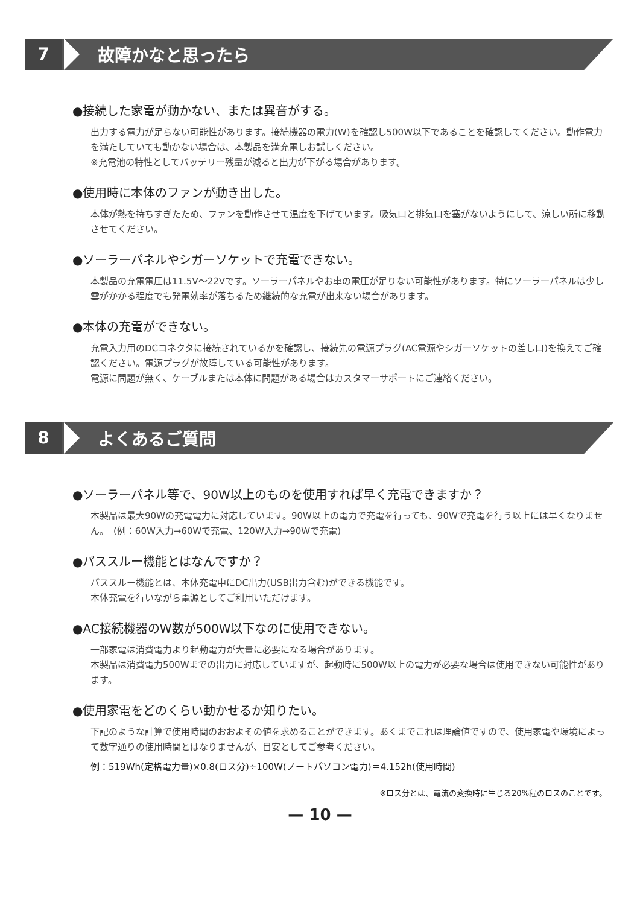7
故障かなと思ったら
●接続した家電が動かない、または異音がする。
出力する電力が足らない可能性があります。接続機器の電力(W)を確認し500W以下であることを確認してください。動作電力を満たしていても動かない場合は、本製品を満充電しお試しください。
※充電池の特性としてバッテリー残量が減ると出力が下がる場合があります。
●使用時に本体のファンが動き出した。
本体が熱を持ちすぎたため、ファンを動作させて温度を下げています。吸気口と排気口を塞がないようにして、涼しい所に移動させてください。
●ソーラーパネルやシガーソケットで充電できない。
本製品の充電電圧は11.5V〜22Vです。ソーラーパネルやお車の電圧が足りない可能性があります。特にソーラーパネルは少し雲がかかる程度でも発電効率が落ちるため継続的な充電が出来ない場合があります。
●本体の充電ができない。
充電入力用のDCコネクタに接続されているかを確認し、接続先の電源プラグ(AC電源やシガーソケットの差し口)を換えてご確認ください。電源プラグが故障している可能性があります。
電源に問題が無く、ケーブルまたは本体に問題がある場合はカスタマーサポートにご連絡ください。
8
よくあるご質問
●ソーラーパネル等で、90W以上のものを使用すれば早く充電できますか？
本製品は最大90Wの充電電力に対応しています。90W以上の電力で充電を行っても、90Wで充電を行う以上には早くなりません。　(例：60W入力→60Wで充電、120W入力→90Wで充電)
●パススルー機能とはなんですか？
パススルー機能とは、本体充電中にDC出力(USB出力含む)ができる機能です。
本体充電を行いながら電源としてご利用いただけます。
●AC接続機器のW数が500W以下なのに使用できない。
一部家電は消費電力より起動電力が大量に必要になる場合があります。
本製品は消費電力500Wまでの出力に対応していますが、起動時に500W以上の電力が必要な場合は使用できない可能性があります。
●使用家電をどのくらい動かせるか知りたい。
下記のような計算で使用時間のおおよその値を求めることができます。あくまでこれは理論値ですので、使用家電や環境によって数字通りの使用時間とはなりませんが、目安としてご参考ください。
例：519Wh(定格電力量)×0.8(ロス分)÷100W(ノートパソコン電力)＝4.152h(使用時間)
※ロス分とは、電流の変換時に生じる20%程のロスのことです。
— 10 —